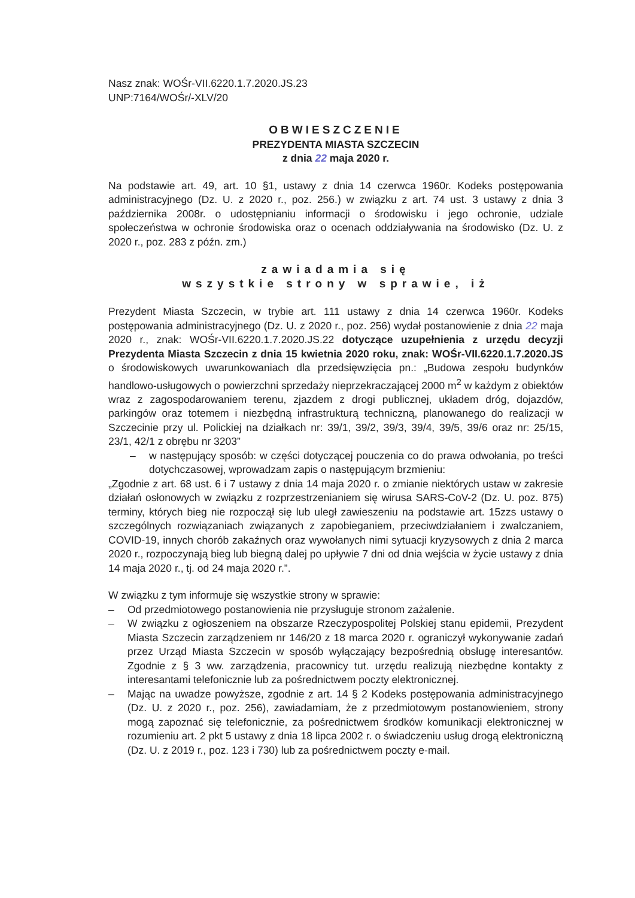Nasz znak: WOŚr-VII.6220.1.7.2020.JS.23
UNP:7164/WOŚr/-XLV/20
OBWIESZCZENIE
PREZYDENTA MIASTA SZCZECIN
z dnia 22 maja 2020 r.
Na podstawie art. 49, art. 10 §1, ustawy z dnia 14 czerwca 1960r. Kodeks postępowania administracyjnego (Dz. U. z 2020 r., poz. 256.) w związku z art. 74 ust. 3 ustawy z dnia 3 października 2008r. o udostępnianiu informacji o środowisku i jego ochronie, udziale społeczeństwa w ochronie środowiska oraz o ocenach oddziaływania na środowisko (Dz. U. z 2020 r., poz. 283 z późn. zm.)
zawiadamia się
wszystkie strony w sprawie, iż
Prezydent Miasta Szczecin, w trybie art. 111 ustawy z dnia 14 czerwca 1960r. Kodeks postępowania administracyjnego (Dz. U. z 2020 r., poz. 256) wydał postanowienie z dnia 22 maja 2020 r., znak: WOŚr-VII.6220.1.7.2020.JS.22 dotyczące uzupełnienia z urzędu decyzji Prezydenta Miasta Szczecin z dnia 15 kwietnia 2020 roku, znak: WOŚr-VII.6220.1.7.2020.JS o środowiskowych uwarunkowaniach dla przedsięwzięcia pn.: „Budowa zespołu budynków handlowo-usługowych o powierzchni sprzedaży nieprzekraczającej 2000 m<sup>2</sup> w każdym z obiektów wraz z zagospodarowaniem terenu, zjazdem z drogi publicznej, układem dróg, dojazdów, parkingów oraz totemem i niezbędną infrastrukturą techniczną, planowanego do realizacji w Szczecinie przy ul. Polickiej na działkach nr: 39/1, 39/2, 39/3, 39/4, 39/5, 39/6 oraz nr: 25/15, 23/1, 42/1 z obrębu nr 3203”
– w następujący sposób: w części dotyczącej pouczenia co do prawa odwołania, po treści dotychczasowej, wprowadzam zapis o następującym brzmieniu:
„Zgodnie z art. 68 ust. 6 i 7 ustawy z dnia 14 maja 2020 r. o zmianie niektórych ustaw w zakresie działań osłonowych w związku z rozprzestrzenianiem się wirusa SARS-CoV-2 (Dz. U. poz. 875) terminy, których bieg nie rozpoczął się lub uległ zawieszeniu na podstawie art. 15zzs ustawy o szczególnych rozwiązaniach związanych z zapobieganiem, przeciwdziałaniem i zwalczaniem, COVID-19, innych chorób zakaźnych oraz wywołanych nimi sytuacji kryzysowych z dnia 2 marca 2020 r., rozpoczynają bieg lub biegną dalej po upływie 7 dni od dnia wejścia w życie ustawy z dnia 14 maja 2020 r., tj. od 24 maja 2020 r.”.
W związku z tym informuje się wszystkie strony w sprawie:
– Od przedmiotowego postanowienia nie przysługuje stronom zażalenie.
– W związku z ogłoszeniem na obszarze Rzeczypospolitej Polskiej stanu epidemii, Prezydent Miasta Szczecin zarządzeniem nr 146/20 z 18 marca 2020 r. ograniczył wykonywanie zadań przez Urząd Miasta Szczecin w sposób wyłączający bezpośrednią obsługę interesantów. Zgodnie z § 3 ww. zarządzenia, pracownicy tut. urzędu realizują niezbędne kontakty z interesantami telefonicznie lub za pośrednictwem poczty elektronicznej.
– Mając na uwadze powyższe, zgodnie z art. 14 § 2 Kodeks postępowania administracyjnego (Dz. U. z 2020 r., poz. 256), zawiadamiam, że z przedmiotowym postanowieniem, strony mogą zapoznać się telefonicznie, za pośrednictwem środków komunikacji elektronicznej w rozumieniu art. 2 pkt 5 ustawy z dnia 18 lipca 2002 r. o świadczeniu usług drogą elektroniczną (Dz. U. z 2019 r., poz. 123 i 730) lub za pośrednictwem poczty e-mail.